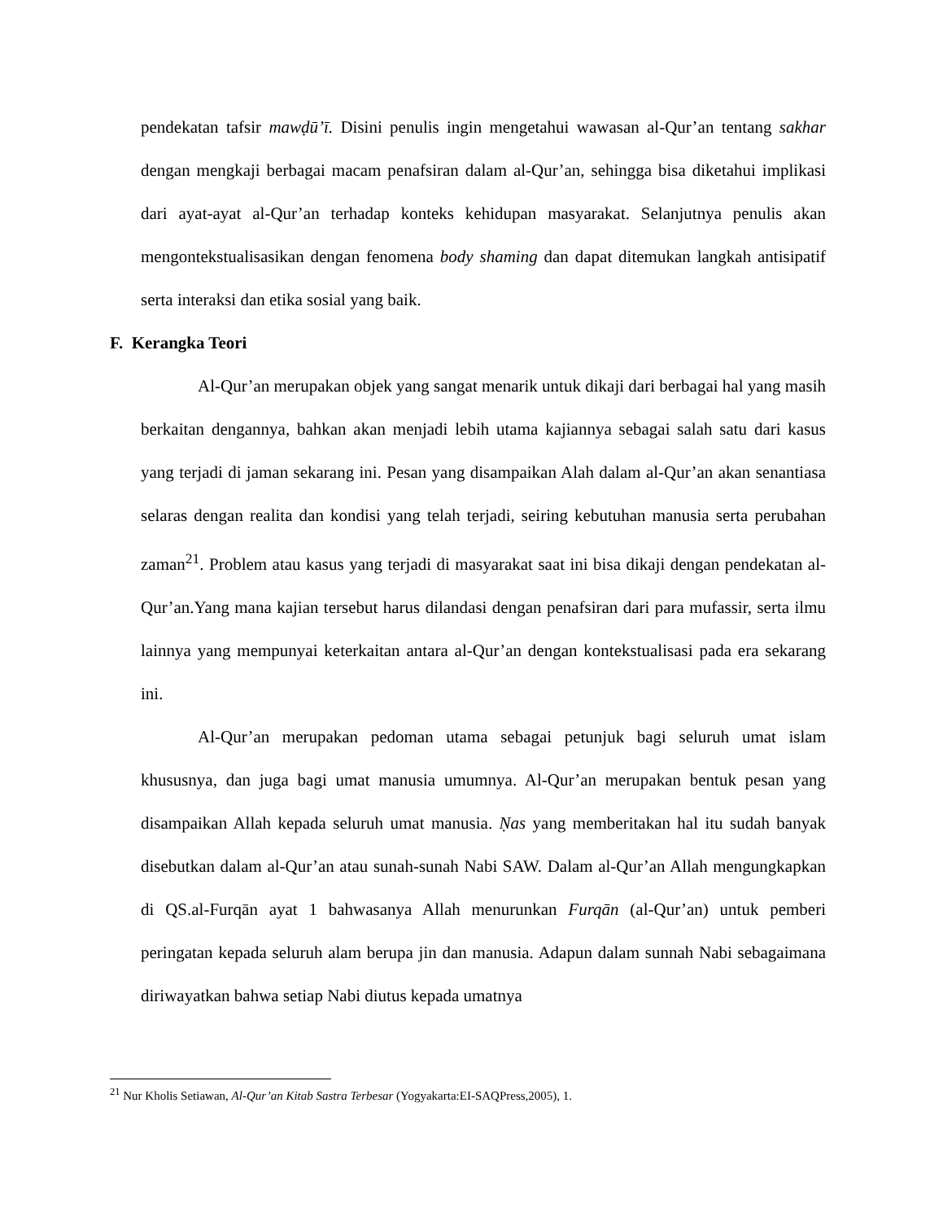pendekatan tafsir mawḍū’ī. Disini penulis ingin mengetahui wawasan al-Qur’an tentang sakhar dengan mengkaji berbagai macam penafsiran dalam al-Qur’an, sehingga bisa diketahui implikasi dari ayat-ayat al-Qur’an terhadap konteks kehidupan masyarakat. Selanjutnya penulis akan mengontekstualisasikan dengan fenomena body shaming dan dapat ditemukan langkah antisipatif serta interaksi dan etika sosial yang baik.
F. Kerangka Teori
Al-Qur’an merupakan objek yang sangat menarik untuk dikaji dari berbagai hal yang masih berkaitan dengannya, bahkan akan menjadi lebih utama kajiannya sebagai salah satu dari kasus yang terjadi di jaman sekarang ini. Pesan yang disampaikan Alah dalam al-Qur’an akan senantiasa selaras dengan realita dan kondisi yang telah terjadi, seiring kebutuhan manusia serta perubahan zaman<sup>21</sup>. Problem atau kasus yang terjadi di masyarakat saat ini bisa dikaji dengan pendekatan al-Qur’an.Yang mana kajian tersebut harus dilandasi dengan penafsiran dari para mufassir, serta ilmu lainnya yang mempunyai keterkaitan antara al-Qur’an dengan kontekstualisasi pada era sekarang ini.
Al-Qur’an merupakan pedoman utama sebagai petunjuk bagi seluruh umat islam khususnya, dan juga bagi umat manusia umumnya. Al-Qur’an merupakan bentuk pesan yang disampaikan Allah kepada seluruh umat manusia. Ṇas yang memberitakan hal itu sudah banyak disebutkan dalam al-Qur’an atau sunah-sunah Nabi SAW. Dalam al-Qur’an Allah mengungkapkan di QS.al-Furqān ayat 1 bahwasanya Allah menurunkan Furqān (al-Qur’an) untuk pemberi peringatan kepada seluruh alam berupa jin dan manusia. Adapun dalam sunnah Nabi sebagaimana diriwayatkan bahwa setiap Nabi diutus kepada umatnya
<sup>21</sup> Nur Kholis Setiawan, Al-Qur’an Kitab Sastra Terbesar (Yogyakarta:EI-SAQPress,2005), 1.